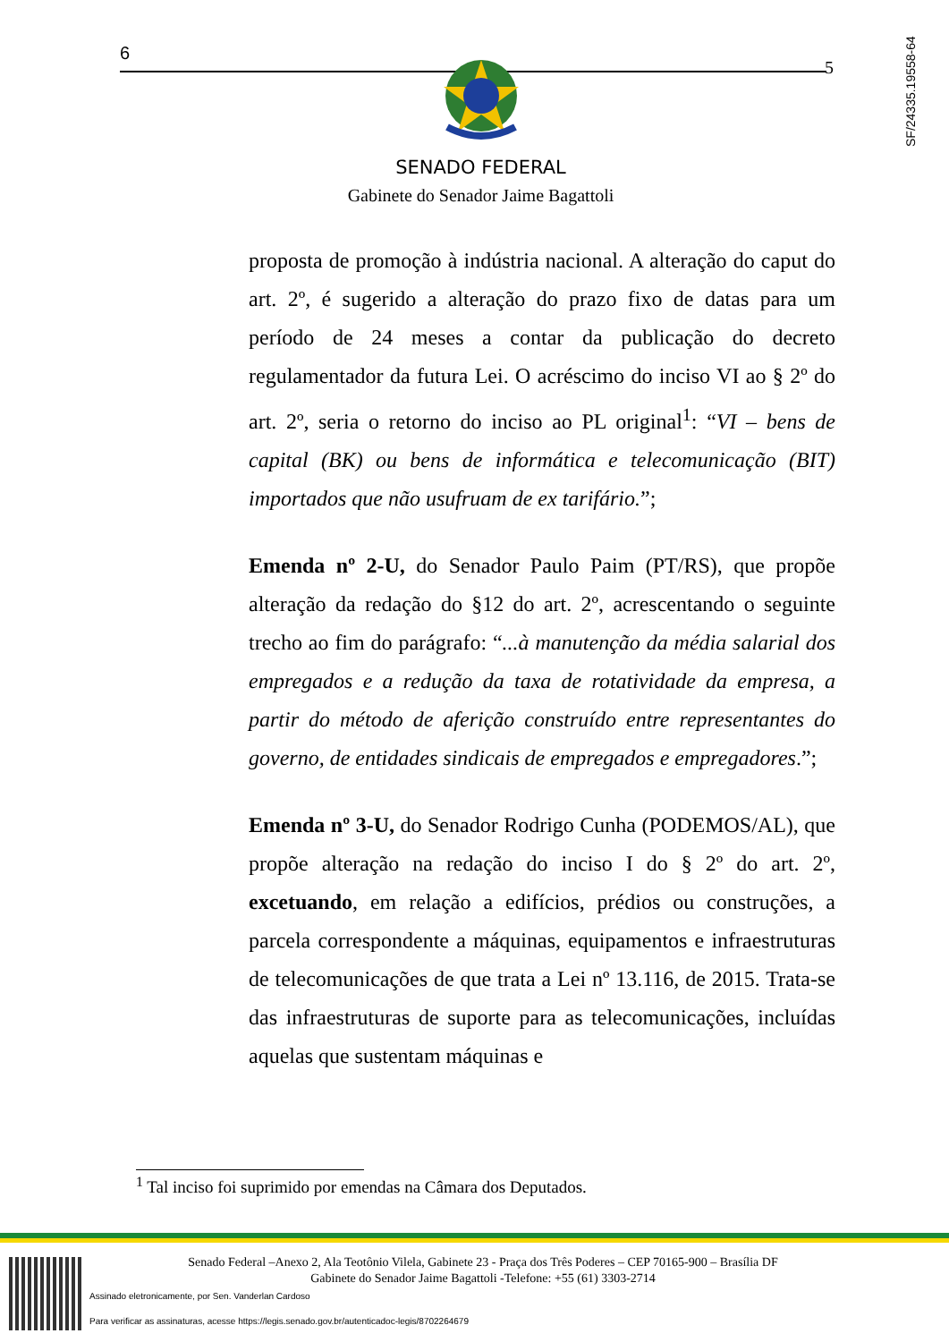6
5
SF/24335.19558-64
SENADO FEDERAL
Gabinete do Senador Jaime Bagattoli
proposta de promoção à indústria nacional. A alteração do caput do art. 2º, é sugerido a alteração do prazo fixo de datas para um período de 24 meses a contar da publicação do decreto regulamentador da futura Lei. O acréscimo do inciso VI ao § 2º do art. 2º, seria o retorno do inciso ao PL original<sup>1</sup>: “VI – bens de capital (BK) ou bens de informática e telecomunicação (BIT) importados que não usufruam de ex tarifário.”;
Emenda nº 2-U, do Senador Paulo Paim (PT/RS), que propõe alteração da redação do §12 do art. 2º, acrescentando o seguinte trecho ao fim do parágrafo: “...à manutenção da média salarial dos empregados e a redução da taxa de rotatividade da empresa, a partir do método de aferição construído entre representantes do governo, de entidades sindicais de empregados e empregadores.”;
Emenda nº 3-U, do Senador Rodrigo Cunha (PODEMOS/AL), que propõe alteração na redação do inciso I do § 2º do art. 2º, excetuando, em relação a edifícios, prédios ou construções, a parcela correspondente a máquinas, equipamentos e infraestruturas de telecomunicações de que trata a Lei nº 13.116, de 2015. Trata-se das infraestruturas de suporte para as telecomunicações, incluídas aquelas que sustentam máquinas e
<sup>1</sup> Tal inciso foi suprimido por emendas na Câmara dos Deputados.
Senado Federal –Anexo 2, Ala Teotônio Vilela, Gabinete 23 - Praça dos Três Poderes – CEP 70165-900 – Brasília DF
Gabinete do Senador Jaime Bagattoli -Telefone: +55 (61) 3303-2714
Assinado eletronicamente, por Sen. Vanderlan Cardoso
Para verificar as assinaturas, acesse https://legis.senado.gov.br/autenticadoc-legis/8702264679